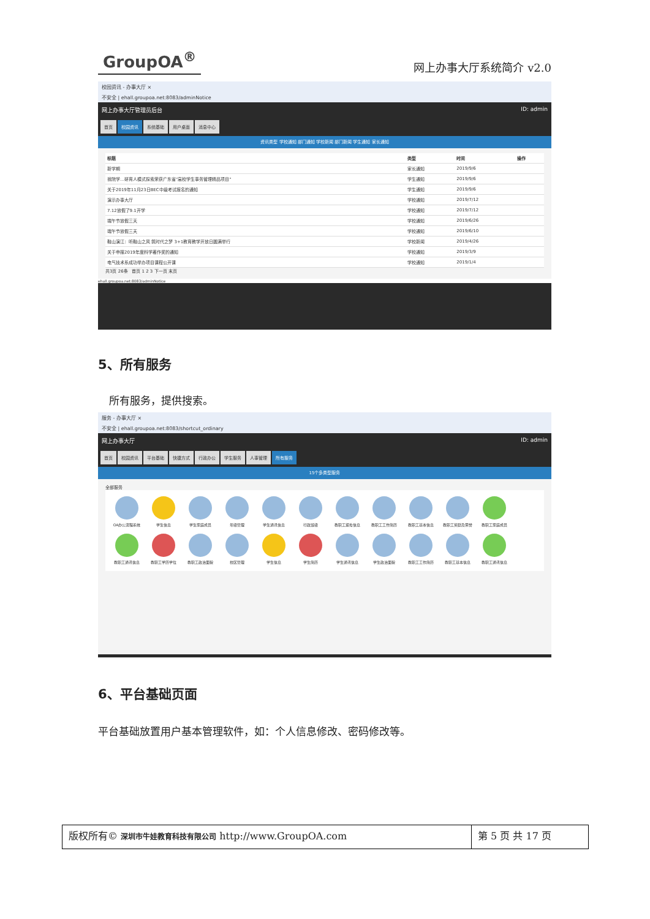GroupOA<sup>®</sup> 网上办事大厅系统简介 v2.0
校园资讯 - 办事大厅 ×
不安全 | ehall.groupoa.net:8083/adminNotice
网上办事大厅管理员后台 ID: admin
首页 校园资讯 系统基础 用户桌面 消息中心
资讯类型 学校通知 部门通知 学校新闻 部门新闻 学生通知 家长通知
| 标题 | 类型 | 时间 | 操作 |
| --- | --- | --- | --- |
| 新学期 | 家长通知 | 2019/9/6 | |
| 我院学…研育人模式探索荣获广东省"高校学生事务管理精品项目" | 学生通知 | 2019/9/6 | |
| 关于2019年11月23日BEC中级考试报名的通知 | 学生通知 | 2019/9/6 | |
| 演示办事大厅 | 学校通知 | 2019/7/12 | |
| 7.12放假了9.1开学 | 学校通知 | 2019/7/12 | |
| 端午节放假三天 | 学校通知 | 2019/6/26 | |
| 端午节放假三天 | 学校通知 | 2019/6/10 | |
| 鞋山演江：听鞋山之风 筑时代之梦 3+1教育教学开放日圆满举行 | 学校新闻 | 2019/4/26 | |
| 关于申报2019年度科学著作奖的通知 | 学校通知 | 2019/3/9 | |
| 电气技术系成功举办项目课程公开课 | 学校通知 | 2019/1/4 | |
共3页 26条 首页 1 2 3 下一页 末页
ehall.groupoa.net:8083/adminNotice
5、所有服务
所有服务，提供搜索。
服务 - 办事大厅 ×
不安全 | ehall.groupoa.net:8083/shortcut_ordinary
网上办事大厅 ID: admin
首页 校园资讯 平台基础 快捷方式 行政办公 学生服务 人事管理 所有服务
15个多类型服务
全部服务
OA办公流程系统
学生信息
学生家庭成员
年级管理
学生通讯信息
行政班级
教职工惩处信息
教职工工作简历
教职工基本信息
教职工奖励及荣誉
教职工家庭成员
教职工通讯信息
教职工学历学位
教职工政治面貌
校区管理
学生信息
学生简历
学生通讯信息
学生政治面貌
教职工工作简历
教职工基本信息
教职工通讯信息
6、平台基础页面
平台基础放置用户基本管理软件，如：个人信息修改、密码修改等。
版权所有© 深圳市牛娃教育科技有限公司 http://www.GroupOA.com
第 5 页 共 17 页